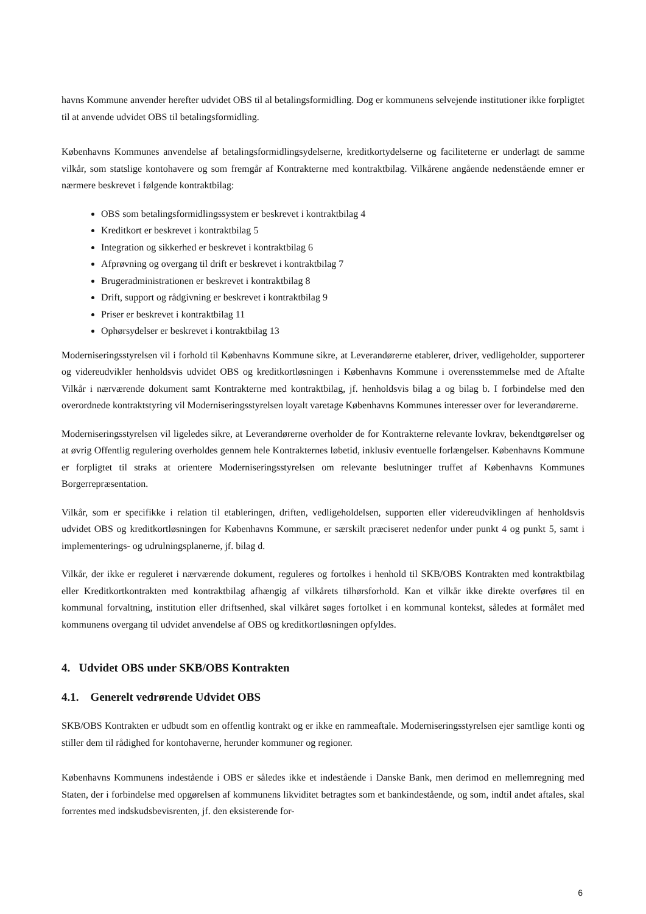havns Kommune anvender herefter udvidet OBS til al betalingsformidling. Dog er kommunens selvejende institutioner ikke forpligtet til at anvende udvidet OBS til betalingsformidling.
Københavns Kommunes anvendelse af betalingsformidlingsydelserne, kreditkortydelserne og faciliteterne er underlagt de samme vilkår, som statslige kontohavere og som fremgår af Kontrakterne med kontraktbilag. Vilkårene angående nedenstående emner er nærmere beskrevet i følgende kontraktbilag:
OBS som betalingsformidlingssystem er beskrevet i kontraktbilag 4
Kreditkort er beskrevet i kontraktbilag 5
Integration og sikkerhed er beskrevet i kontraktbilag 6
Afprøvning og overgang til drift er beskrevet i kontraktbilag 7
Brugeradministrationen er beskrevet i kontraktbilag 8
Drift, support og rådgivning er beskrevet i kontraktbilag 9
Priser er beskrevet i kontraktbilag 11
Ophørsydelser er beskrevet i kontraktbilag 13
Moderniseringsstyrelsen vil i forhold til Københavns Kommune sikre, at Leverandørerne etablerer, driver, vedligeholder, supporterer og videreudvikler henholdsvis udvidet OBS og kreditkortløsningen i Københavns Kommune i overensstemmelse med de Aftalte Vilkår i nærværende dokument samt Kontrakterne med kontraktbilag, jf. henholdsvis bilag a og bilag b. I forbindelse med den overordnede kontraktstyring vil Moderniseringsstyrelsen loyalt varetage Københavns Kommunes interesser over for leverandørerne.
Moderniseringsstyrelsen vil ligeledes sikre, at Leverandørerne overholder de for Kontrakterne relevante lovkrav, bekendtgørelser og at øvrig Offentlig regulering overholdes gennem hele Kontrakternes løbetid, inklusiv eventuelle forlængelser. Københavns Kommune er forpligtet til straks at orientere Moderniseringsstyrelsen om relevante beslutninger truffet af Københavns Kommunes Borgerrepræsentation.
Vilkår, som er specifikke i relation til etableringen, driften, vedligeholdelsen, supporten eller videreudviklingen af henholdsvis udvidet OBS og kreditkortløsningen for Københavns Kommune, er særskilt præciseret nedenfor under punkt 4 og punkt 5, samt i implementerings- og udrulningsplanerne, jf. bilag d.
Vilkår, der ikke er reguleret i nærværende dokument, reguleres og fortolkes i henhold til SKB/OBS Kontrakten med kontraktbilag eller Kreditkortkontrakten med kontraktbilag afhængig af vilkårets tilhørsforhold. Kan et vilkår ikke direkte overføres til en kommunal forvaltning, institution eller driftsenhed, skal vilkåret søges fortolket i en kommunal kontekst, således at formålet med kommunens overgang til udvidet anvendelse af OBS og kreditkortløsningen opfyldes.
4. Udvidet OBS under SKB/OBS Kontrakten
4.1. Generelt vedrørende Udvidet OBS
SKB/OBS Kontrakten er udbudt som en offentlig kontrakt og er ikke en rammeaftale. Moderniseringsstyrelsen ejer samtlige konti og stiller dem til rådighed for kontohaverne, herunder kommuner og regioner.
Københavns Kommunens indestående i OBS er således ikke et indestående i Danske Bank, men derimod en mellemregning med Staten, der i forbindelse med opgørelsen af kommunens likviditet betragtes som et bankindestående, og som, indtil andet aftales, skal forrentes med indskudsbevisrenten, jf. den eksisterende for-
6